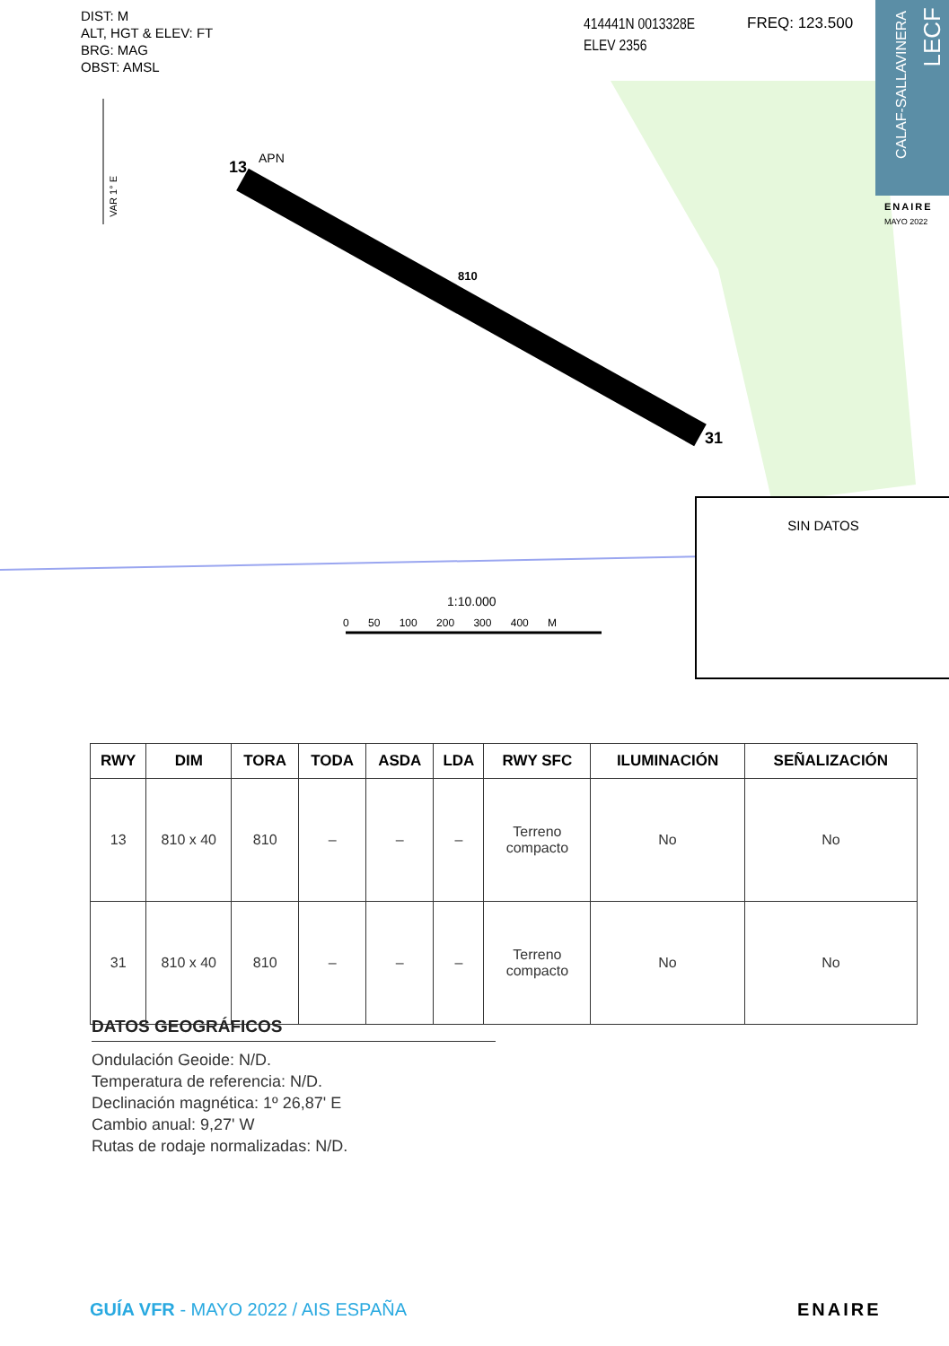DIST: M
ALT, HGT & ELEV: FT
BRG: MAG
OBST: AMSL
414441N 0013328E
ELEV 2356
FREQ: 123.500
CALAF-SALLAVINERA
LECF
ENAIRE
MAYO 2022
APN
13
810
31
VAR 1° E
1:10.000
0 50 100 200 300 400 M
SIN DATOS
| RWY | DIM | TORA | TODA | ASDA | LDA | RWY SFC | ILUMINACIÓN | SEÑALIZACIÓN |
| --- | --- | --- | --- | --- | --- | --- | --- | --- |
| 13 | 810 x 40 | 810 | – | – | – | Terreno compacto | No | No |
| 31 | 810 x 40 | 810 | – | – | – | Terreno compacto | No | No |
DATOS GEOGRÁFICOS
Ondulación Geoide: N/D.
Temperatura de referencia: N/D.
Declinación magnética: 1º 26,87' E
Cambio anual: 9,27' W
Rutas de rodaje normalizadas: N/D.
GUÍA VFR - MAYO 2022 / AIS ESPAÑA
ENAIRE